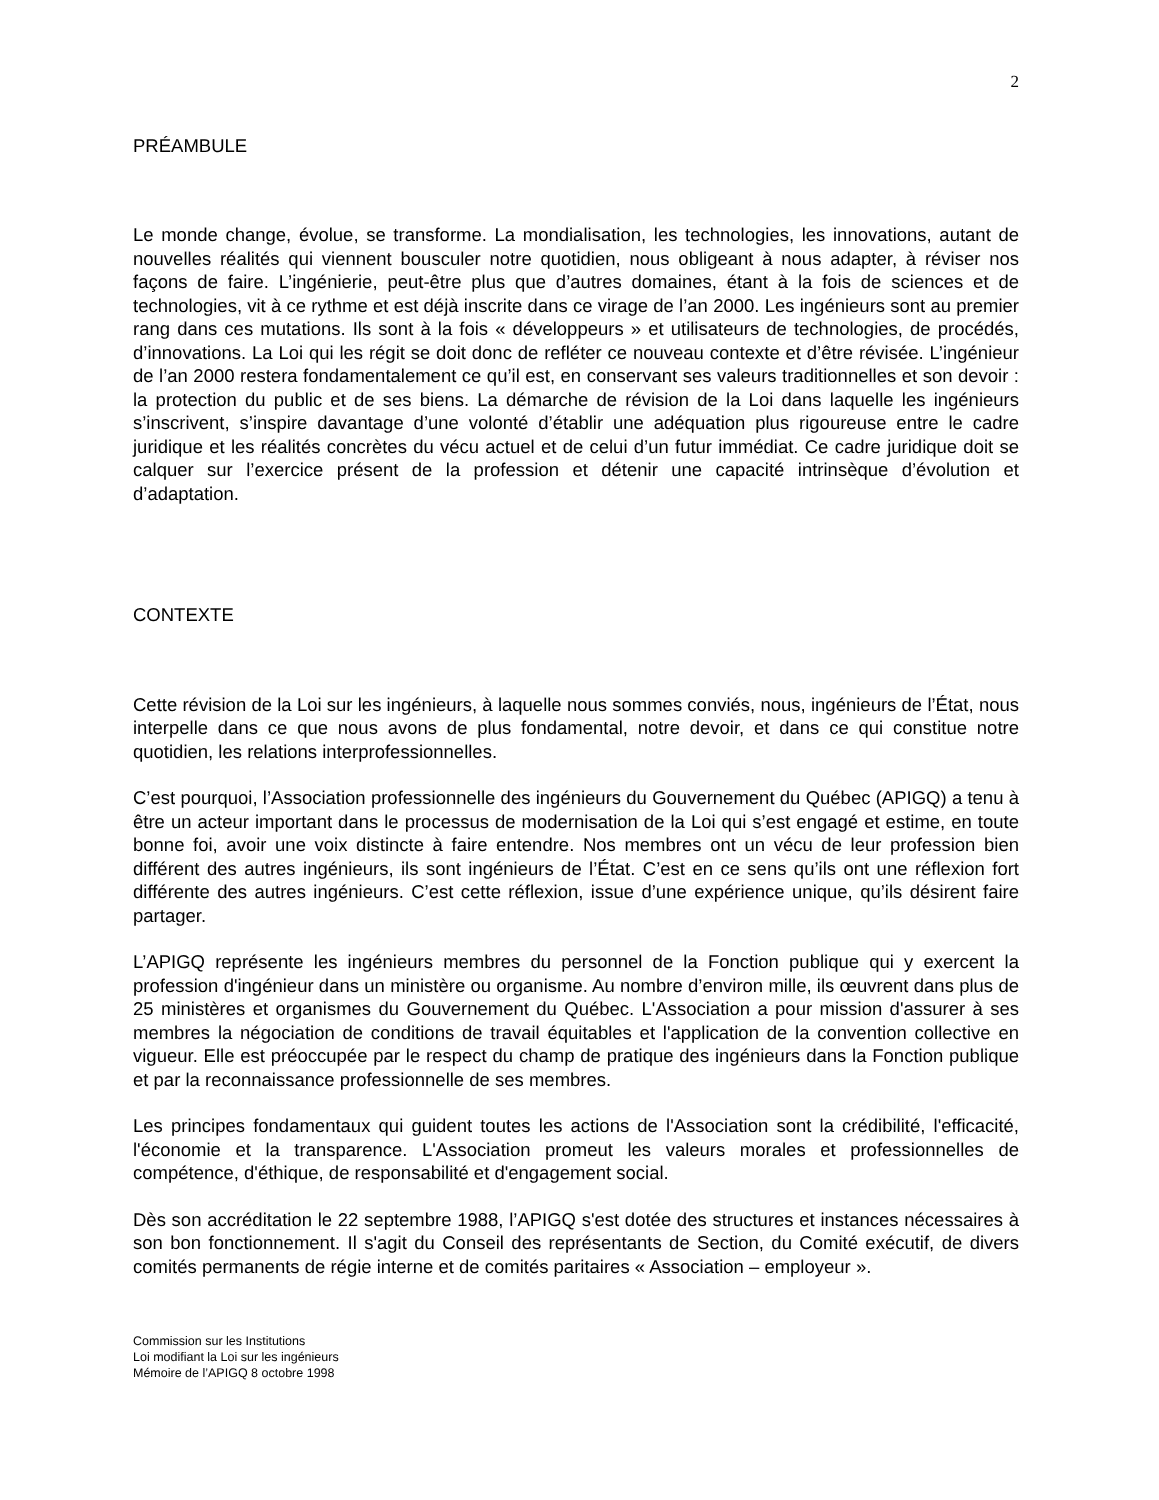2
PRÉAMBULE
Le monde change, évolue, se transforme. La mondialisation, les technologies, les innovations, autant de nouvelles réalités qui viennent bousculer notre quotidien, nous obligeant à nous adapter, à réviser nos façons de faire. L’ingénierie, peut-être plus que d’autres domaines, étant à la fois de sciences et de technologies, vit à ce rythme et est déjà inscrite dans ce virage de l’an 2000. Les ingénieurs sont au premier rang dans ces mutations. Ils sont à la fois « développeurs » et utilisateurs de technologies, de procédés, d’innovations. La Loi qui les régit se doit donc de refléter ce nouveau contexte et d’être révisée. L’ingénieur de l’an 2000 restera fondamentalement ce qu’il est, en conservant ses valeurs traditionnelles et son devoir : la protection du public et de ses biens. La démarche de révision de la Loi dans laquelle les ingénieurs s’inscrivent, s’inspire davantage d’une volonté d’établir une adéquation plus rigoureuse entre le cadre juridique et les réalités concrètes du vécu actuel et de celui d’un futur immédiat. Ce cadre juridique doit se calquer sur l’exercice présent de la profession et détenir une capacité intrinsèque d’évolution et d’adaptation.
CONTEXTE
Cette révision de la Loi sur les ingénieurs, à laquelle nous sommes conviés, nous, ingénieurs de l’État, nous interpelle dans ce que nous avons de plus fondamental, notre devoir, et dans ce qui constitue notre quotidien, les relations interprofessionnelles.
C’est pourquoi, l’Association professionnelle des ingénieurs du Gouvernement du Québec (APIGQ) a tenu à être un acteur important dans le processus de modernisation de la Loi qui s’est engagé et estime, en toute bonne foi, avoir une voix distincte à faire entendre. Nos membres ont un vécu de leur profession bien différent des autres ingénieurs, ils sont ingénieurs de l’État. C’est en ce sens qu’ils ont une réflexion fort différente des autres ingénieurs. C’est cette réflexion, issue d’une expérience unique, qu’ils désirent faire partager.
L’APIGQ représente les ingénieurs membres du personnel de la Fonction publique qui y exercent la profession d'ingénieur dans un ministère ou organisme. Au nombre d’environ mille, ils œuvrent dans plus de 25 ministères et organismes du Gouvernement du Québec. L'Association a pour mission d'assurer à ses membres la négociation de conditions de travail équitables et l'application de la convention collective en vigueur. Elle est préoccupée par le respect du champ de pratique des ingénieurs dans la Fonction publique et par la reconnaissance professionnelle de ses membres.
Les principes fondamentaux qui guident toutes les actions de l'Association sont la crédibilité, l'efficacité, l'économie et la transparence. L'Association promeut les valeurs morales et professionnelles de compétence, d'éthique, de responsabilité et d'engagement social.
Dès son accréditation le 22 septembre 1988, l’APIGQ s'est dotée des structures et instances nécessaires à son bon fonctionnement. Il s'agit du Conseil des représentants de Section, du Comité exécutif, de divers comités permanents de régie interne et de comités paritaires « Association – employeur ».
Commission sur les Institutions
Loi modifiant la Loi sur les ingénieurs
Mémoire de l’APIGQ 8 octobre 1998